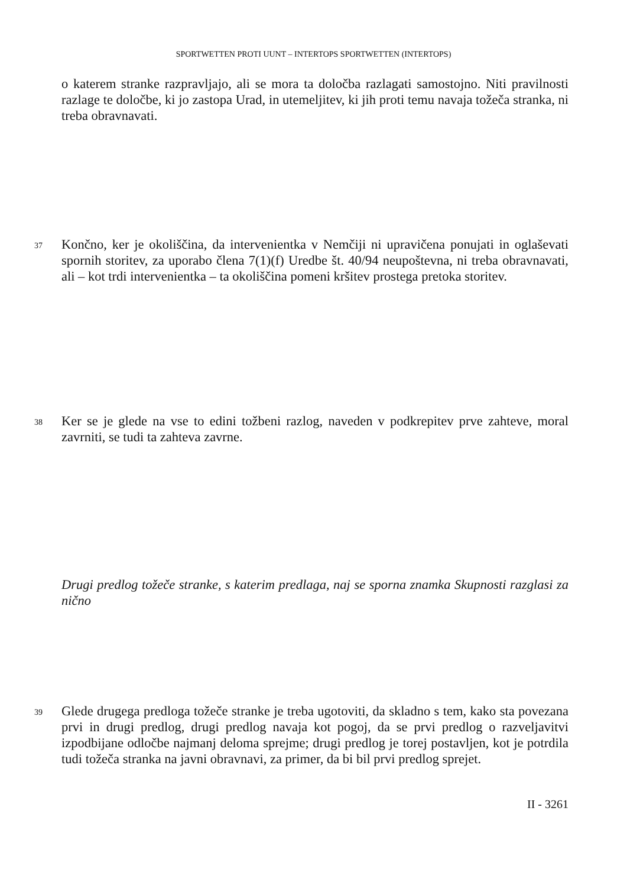SPORTWETTEN PROTI UUNT – INTERTOPS SPORTWETTEN (INTERTOPS)
o katerem stranke razpravljajo, ali se mora ta določba razlagati samostojno. Niti pravilnosti razlage te določbe, ki jo zastopa Urad, in utemeljitev, ki jih proti temu navaja tožeča stranka, ni treba obravnavati.
37
Končno, ker je okoliščina, da intervenientka v Nemčiji ni upravičena ponujati in oglaševati spornih storitev, za uporabo člena 7(1)(f) Uredbe št. 40/94 neupoštevna, ni treba obravnavati, ali – kot trdi intervenientka – ta okoliščina pomeni kršitev prostega pretoka storitev.
38
Ker se je glede na vse to edini tožbeni razlog, naveden v podkrepitev prve zahteve, moral zavrniti, se tudi ta zahteva zavrne.
Drugi predlog tožeče stranke, s katerim predlaga, naj se sporna znamka Skupnosti razglasi za nično
39
Glede drugega predloga tožeče stranke je treba ugotoviti, da skladno s tem, kako sta povezana prvi in drugi predlog, drugi predlog navaja kot pogoj, da se prvi predlog o razveljavitvi izpodbijane odločbe najmanj deloma sprejme; drugi predlog je torej postavljen, kot je potrdila tudi tožeča stranka na javni obravnavi, za primer, da bi bil prvi predlog sprejet.
II - 3261